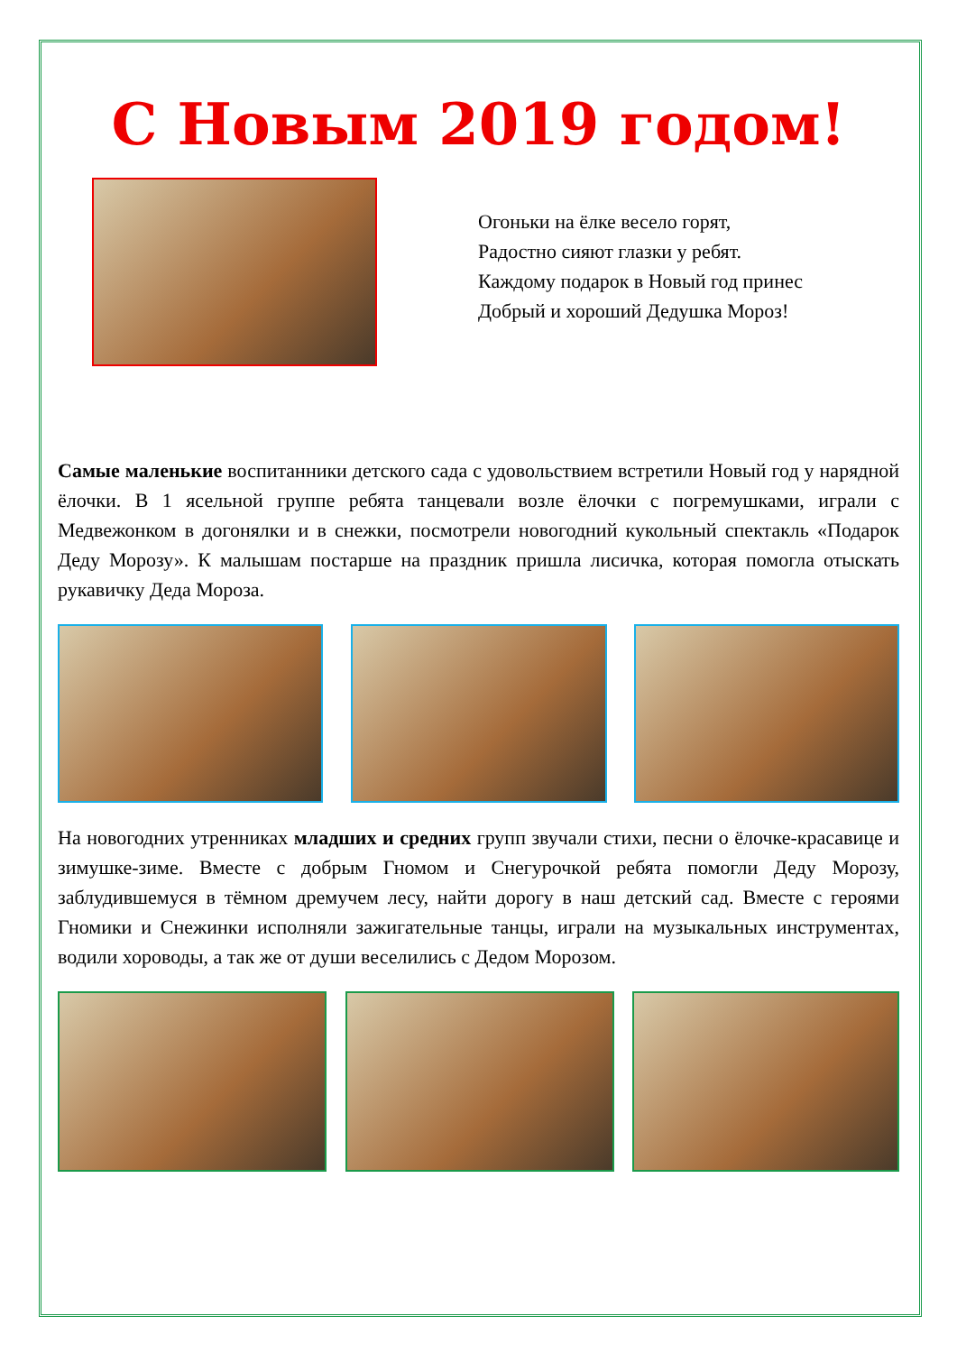С Новым 2019 годом!
Огоньки на ёлке весело горят,
Радостно сияют глазки у ребят.
Каждому подарок в Новый год принес
Добрый и хороший Дедушка Мороз!
Самые маленькие воспитанники детского сада с удовольствием встретили Новый год у нарядной ёлочки. В 1 ясельной группе ребята танцевали возле ёлочки с погремушками, играли с Медвежонком в догонялки и в снежки, посмотрели новогодний кукольный спектакль «Подарок Деду Морозу». К малышам постарше на праздник пришла лисичка, которая помогла отыскать рукавичку Деда Мороза.
На новогодних утренниках младших и средних групп звучали стихи, песни о ёлочке-красавице и зимушке-зиме. Вместе с добрым Гномом и Снегурочкой ребята помогли Деду Морозу, заблудившемуся в тёмном дремучем лесу, найти дорогу в наш детский сад. Вместе с героями Гномики и Снежинки исполняли зажигательные танцы, играли на музыкальных инструментах, водили хороводы, а так же от души веселились с Дедом Морозом.